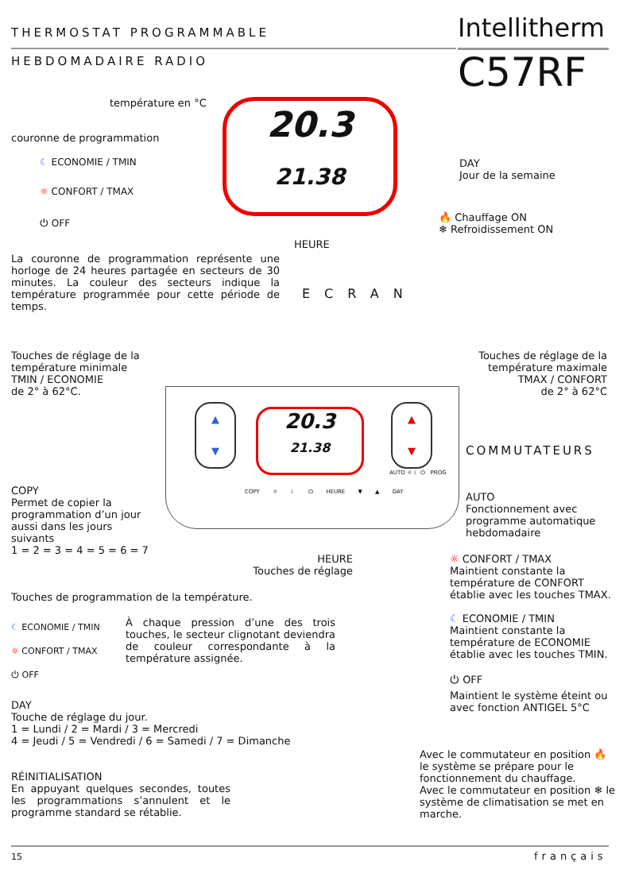THERMOSTAT PROGRAMMABLE
HEBDOMADAIRE RADIO
Intellitherm
C57RF
20.3
21.38
température en °C
couronne de programmation
☾ ECONOMIE / TMIN
☼ CONFORT / TMAX
⏻ OFF
DAY
Jour de la semaine
HEURE
🔥 Chauffage ON
❄ Refroidissement ON
La couronne de programmation représente une horloge de 24 heures partagée en secteurs de 30 minutes. La couleur des secteurs indique la température programmée pour cette période de temps.
ECRAN
Touches de réglage de la
température minimale
TMIN / ECONOMIE
de 2° à 62°C.
Touches de réglage de la
température maximale
TMAX / CONFORT
de 2° à 62°C
▲
▼
▲
▼
20.3
21.38
COPY ☼ ☾ ⏻ HEURE ▼ ▲ DAY
COMMUTATEURS
AUTO ☼ ☾ ⏻ PROG
COPY
Permet de copier la
programmation d’un jour
aussi dans les jours
suivants
1 = 2 = 3 = 4 = 5 = 6 = 7
AUTO
Fonctionnement avec
programme automatique
hebdomadaire
HEURE
Touches de réglage
Touches de programmation de la température.
☾ ECONOMIE / TMIN
☼ CONFORT / TMAX
⏻ OFF
À chaque pression d’une des trois touches, le secteur clignotant deviendra de couleur correspondante à la température assignée.
☼ CONFORT / TMAX
Maintient constante la température de CONFORT établie avec les touches TMAX.
☾ ECONOMIE / TMIN
Maintient constante la température de ECONOMIE établie avec les touches TMIN.
⏻ OFF
Maintient le système éteint ou avec fonction ANTIGEL 5°C
DAY
Touche de réglage du jour.
1 = Lundi / 2 = Mardi / 3 = Mercredi
4 = Jeudi / 5 = Vendredi / 6 = Samedi / 7 = Dimanche
RÉINITIALISATION
En appuyant quelques secondes, toutes les programmations s’annulent et le programme standard se rétablie.
Avec le commutateur en position 🔥 le système se prépare pour le fonctionnement du chauffage.
Avec le commutateur en position ❄ le système de climatisation se met en marche.
15 français